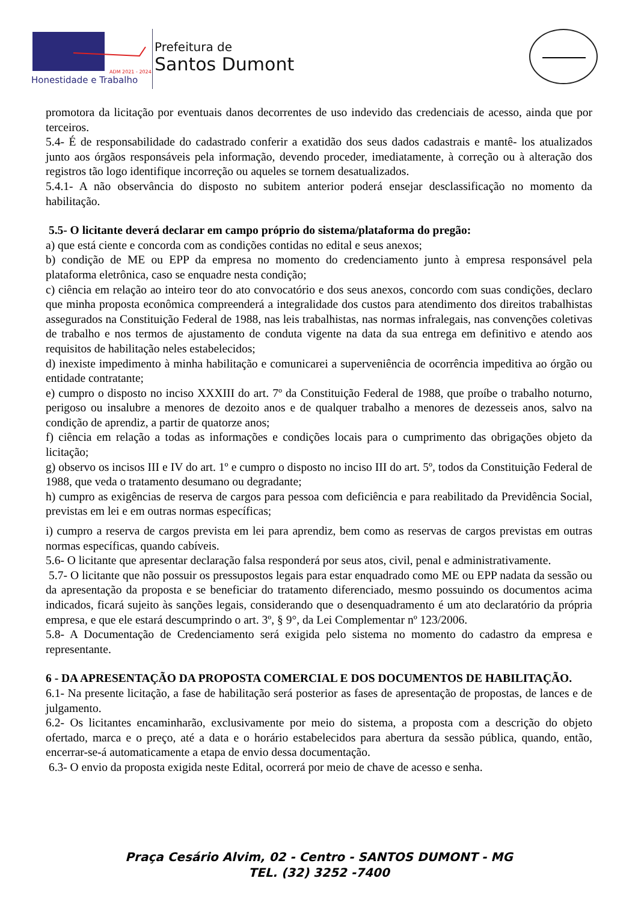Honestidade e Trabalho
ADM 2021 - 2024
Prefeitura de
Santos Dumont
promotora da licitação por eventuais danos decorrentes de uso indevido das credenciais de acesso, ainda que por terceiros.
5.4- É de responsabilidade do cadastrado conferir a exatidão dos seus dados cadastrais e mantê- los atualizados junto aos órgãos responsáveis pela informação, devendo proceder, imediatamente, à correção ou à alteração dos registros tão logo identifique incorreção ou aqueles se tornem desatualizados.
5.4.1- A não observância do disposto no subitem anterior poderá ensejar desclassificação no momento da habilitação.
5.5- O licitante deverá declarar em campo próprio do sistema/plataforma do pregão:
a) que está ciente e concorda com as condições contidas no edital e seus anexos;
b) condição de ME ou EPP da empresa no momento do credenciamento junto à empresa responsável pela plataforma eletrônica, caso se enquadre nesta condição;
c) ciência em relação ao inteiro teor do ato convocatório e dos seus anexos, concordo com suas condições, declaro que minha proposta econômica compreenderá a integralidade dos custos para atendimento dos direitos trabalhistas assegurados na Constituição Federal de 1988, nas leis trabalhistas, nas normas infralegais, nas convenções coletivas de trabalho e nos termos de ajustamento de conduta vigente na data da sua entrega em definitivo e atendo aos requisitos de habilitação neles estabelecidos;
d) inexiste impedimento à minha habilitação e comunicarei a superveniência de ocorrência impeditiva ao órgão ou entidade contratante;
e) cumpro o disposto no inciso XXXIII do art. 7º da Constituição Federal de 1988, que proíbe o trabalho noturno, perigoso ou insalubre a menores de dezoito anos e de qualquer trabalho a menores de dezesseis anos, salvo na condição de aprendiz, a partir de quatorze anos;
f) ciência em relação a todas as informações e condições locais para o cumprimento das obrigações objeto da licitação;
g) observo os incisos III e IV do art. 1º e cumpro o disposto no inciso III do art. 5º, todos da Constituição Federal de 1988, que veda o tratamento desumano ou degradante;
h) cumpro as exigências de reserva de cargos para pessoa com deficiência e para reabilitado da Previdência Social, previstas em lei e em outras normas específicas;
i) cumpro a reserva de cargos prevista em lei para aprendiz, bem como as reservas de cargos previstas em outras normas específicas, quando cabíveis.
5.6- O licitante que apresentar declaração falsa responderá por seus atos, civil, penal e administrativamente.
5.7- O licitante que não possuir os pressupostos legais para estar enquadrado como ME ou EPP nadata da sessão ou da apresentação da proposta e se beneficiar do tratamento diferenciado, mesmo possuindo os documentos acima indicados, ficará sujeito às sanções legais, considerando que o desenquadramento é um ato declaratório da própria empresa, e que ele estará descumprindo o art. 3º, § 9°, da Lei Complementar nº 123/2006.
5.8- A Documentação de Credenciamento será exigida pelo sistema no momento do cadastro da empresa e representante.
6 - DA APRESENTAÇÃO DA PROPOSTA COMERCIAL E DOS DOCUMENTOS DE HABILITAÇÃO.
6.1- Na presente licitação, a fase de habilitação será posterior as fases de apresentação de propostas, de lances e de julgamento.
6.2- Os licitantes encaminharão, exclusivamente por meio do sistema, a proposta com a descrição do objeto ofertado, marca e o preço, até a data e o horário estabelecidos para abertura da sessão pública, quando, então, encerrar-se-á automaticamente a etapa de envio dessa documentação.
6.3- O envio da proposta exigida neste Edital, ocorrerá por meio de chave de acesso e senha.
Praça Cesário Alvim, 02 - Centro - SANTOS DUMONT - MG
TEL. (32) 3252 -7400